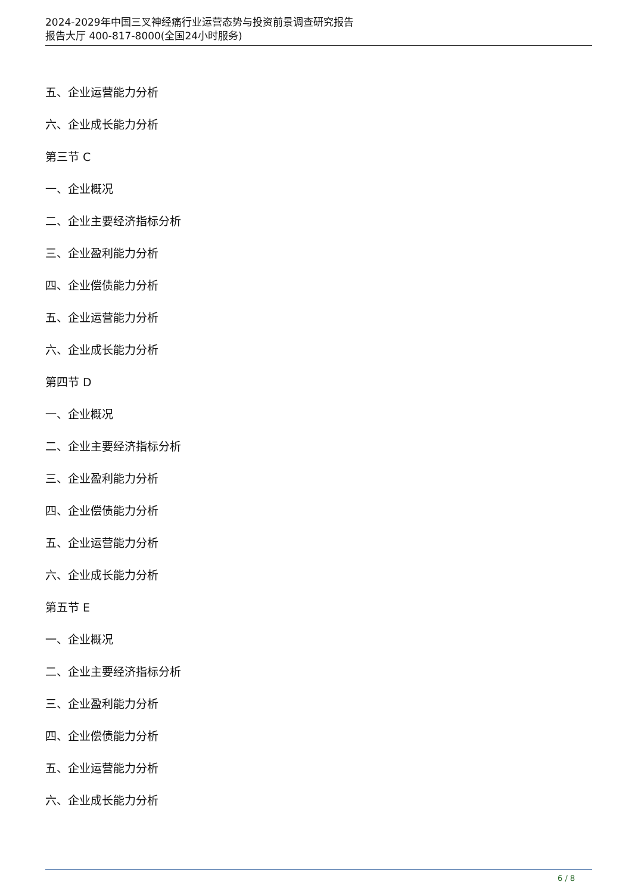2024-2029年中国三叉神经痛行业运营态势与投资前景调查研究报告
报告大厅 400-817-8000(全国24小时服务)
五、企业运营能力分析
六、企业成长能力分析
第三节 C
一、企业概况
二、企业主要经济指标分析
三、企业盈利能力分析
四、企业偿债能力分析
五、企业运营能力分析
六、企业成长能力分析
第四节 D
一、企业概况
二、企业主要经济指标分析
三、企业盈利能力分析
四、企业偿债能力分析
五、企业运营能力分析
六、企业成长能力分析
第五节 E
一、企业概况
二、企业主要经济指标分析
三、企业盈利能力分析
四、企业偿债能力分析
五、企业运营能力分析
六、企业成长能力分析
6 / 8